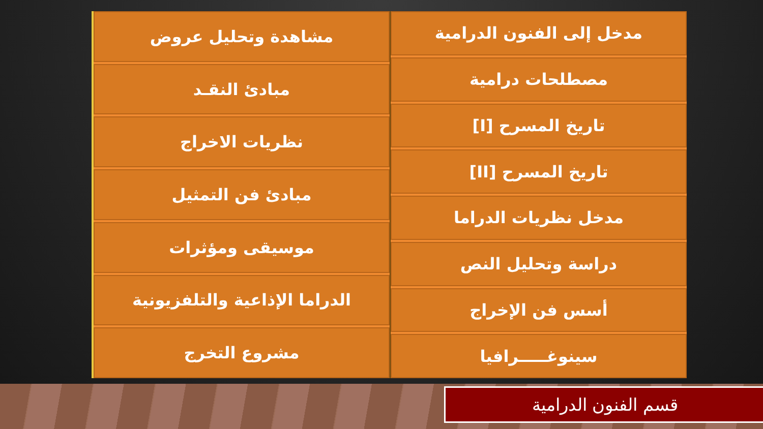مدخل إلى الفنون الدرامية
مصطلحات درامية
تاريخ المسرح [I]
تاريخ المسرح [II]
مدخل نظريات الدراما
دراسة وتحليل النص
أسس فن الإخراج
سينوغـــــرافيا
مشاهدة وتحليل عروض
مبادئ النقـد
نظريات الاخراج
مبادئ فن التمثيل
موسيقى ومؤثرات
الدراما الإذاعية والتلفزيونية
مشروع التخرج
قسم الفنون الدرامية